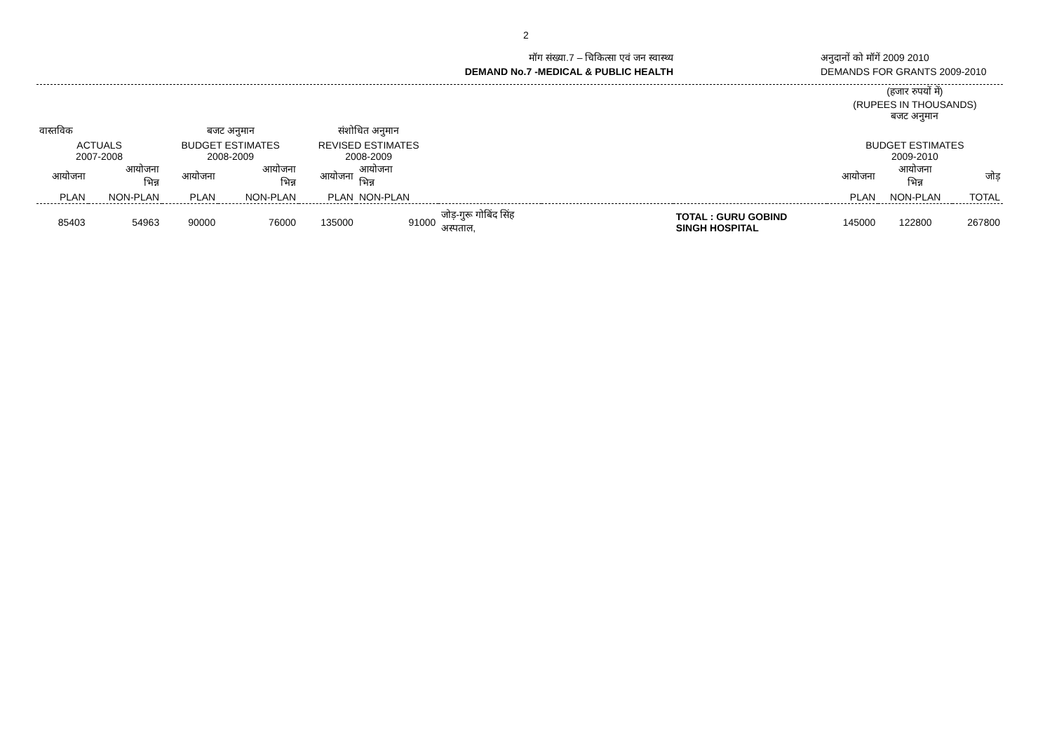2
मॉग संख्या.7 – चिकित्सा एवं जन स्वास्थ्य
DEMAND No.7 -MEDICAL & PUBLIC HEALTH
अनुदानों को मॉगें 2009 2010
DEMANDS FOR GRANTS 2009-2010
| | | | | | | | | | (हजार रुपयों में) (RUPEES IN THOUSANDS) बजट अनुमान | | |
| वास्तविक | | बजट अनुमान | | संशोधित अनुमान | | | | | | | |
| ACTUALS 2007-2008 | | BUDGET ESTIMATES 2008-2009 | | REVISED ESTIMATES 2008-2009 | | | | | BUDGET ESTIMATES 2009-2010 | | |
| आयोजना | आयोजना भिन्न | आयोजना | आयोजना भिन्न | आयोजना | आयोजना भिन्न | | | | आयोजना | आयोजना भिन्न | जोड़ |
| PLAN | NON-PLAN | PLAN | NON-PLAN | PLAN | NON-PLAN | | | | PLAN | NON-PLAN | TOTAL |
| 85403 | 54963 | 90000 | 76000 | 135000 | 91000 | जोड़-गुरू गोबिंद सिंह अस्पताल, | | TOTAL : GURU GOBIND SINGH HOSPITAL | 145000 | 122800 | 267800 |